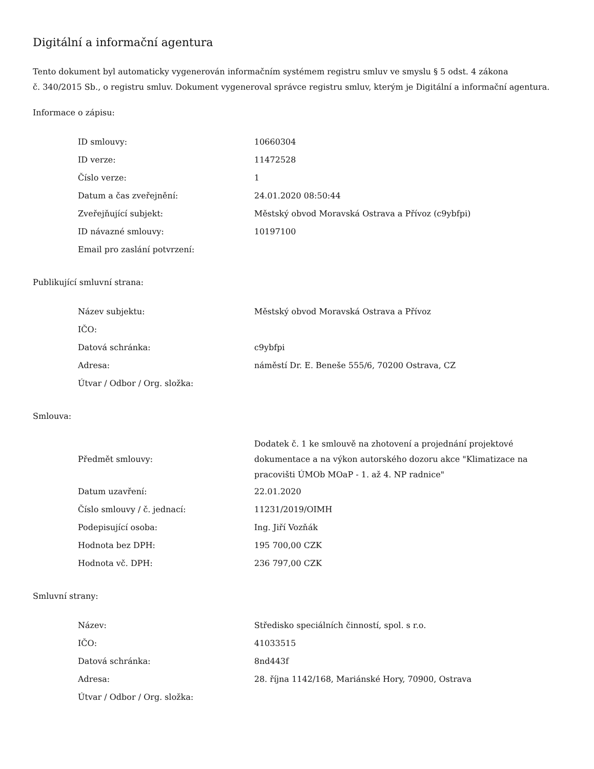Digitální a informační agentura
Tento dokument byl automaticky vygenerován informačním systémem registru smluv ve smyslu § 5 odst. 4 zákona
č. 340/2015 Sb., o registru smluv. Dokument vygeneroval správce registru smluv, kterým je Digitální a informační agentura.
Informace o zápisu:
| ID smlouvy: | 10660304 |
| ID verze: | 11472528 |
| Číslo verze: | 1 |
| Datum a čas zveřejnění: | 24.01.2020 08:50:44 |
| Zveřejňující subjekt: | Městský obvod Moravská Ostrava a Přívoz (c9ybfpi) |
| ID návazné smlouvy: | 10197100 |
| Email pro zaslání potvrzení: | |
Publikující smluvní strana:
| Název subjektu: | Městský obvod Moravská Ostrava a Přívoz |
| IČO: | |
| Datová schránka: | c9ybfpi |
| Adresa: | náměstí Dr. E. Beneše 555/6, 70200 Ostrava, CZ |
| Útvar / Odbor / Org. složka: | |
Smlouva:
| Předmět smlouvy: | Dodatek č. 1 ke smlouvě na zhotovení a projednání projektové dokumentace a na výkon autorského dozoru akce "Klimatizace na pracovišti ÚMOb MOaP - 1. až 4. NP radnice" |
| Datum uzavření: | 22.01.2020 |
| Číslo smlouvy / č. jednací: | 11231/2019/OIMH |
| Podepisující osoba: | Ing. Jiří Vozňák |
| Hodnota bez DPH: | 195 700,00 CZK |
| Hodnota vč. DPH: | 236 797,00 CZK |
Smluvní strany:
| Název: | Středisko speciálních činností, spol. s r.o. |
| IČO: | 41033515 |
| Datová schránka: | 8nd443f |
| Adresa: | 28. října 1142/168, Mariánské Hory, 70900, Ostrava |
| Útvar / Odbor / Org. složka: | |